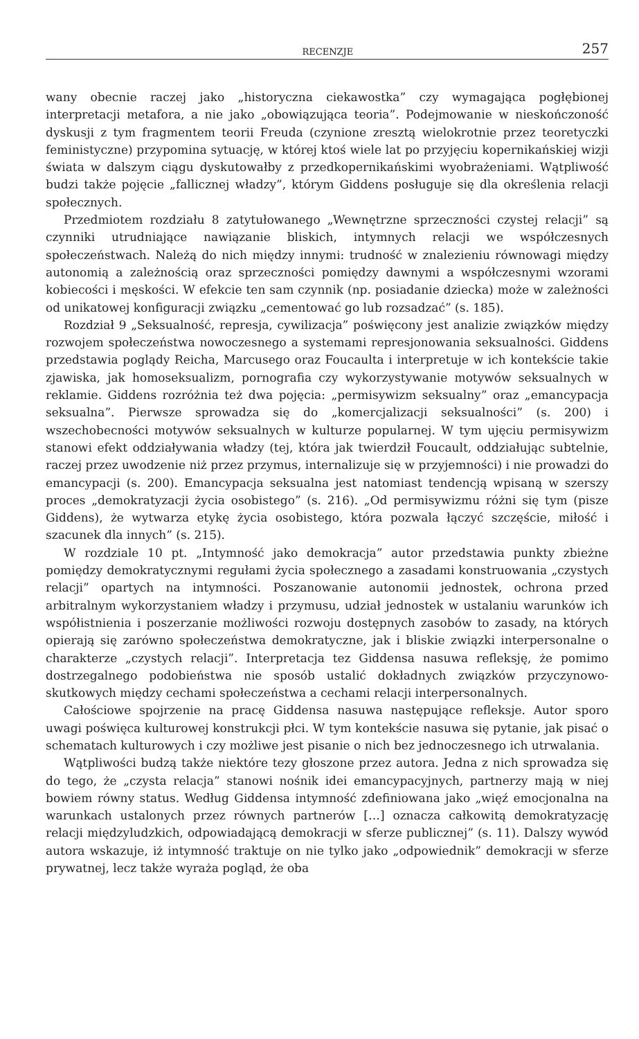RECENZJE 257
wany obecnie raczej jako „historyczna ciekawostka” czy wymagająca pogłębionej interpretacji metafora, a nie jako „obowiązująca teoria”. Podejmowanie w nieskończoność dyskusji z tym fragmentem teorii Freuda (czynione zresztą wielokrotnie przez teoretyczki feministyczne) przypomina sytuację, w której ktoś wiele lat po przyjęciu kopernikańskiej wizji świata w dalszym ciągu dyskutowałby z przedkopernikańskimi wyobrażeniami. Wątpliwość budzi także pojęcie „fallicznej władzy”, którym Giddens posługuje się dla określenia relacji społecznych.
Przedmiotem rozdziału 8 zatytułowanego „Wewnętrzne sprzeczności czystej relacji” są czynniki utrudniające nawiązanie bliskich, intymnych relacji we współczesnych społeczeństwach. Należą do nich między innymi: trudność w znalezieniu równowagi między autonomią a zależnością oraz sprzeczności pomiędzy dawnymi a współczesnymi wzorami kobiecości i męskości. W efekcie ten sam czynnik (np. posiadanie dziecka) może w zależności od unikatowej konfiguracji związku „cementować go lub rozsadzać” (s. 185).
Rozdział 9 „Seksualność, represja, cywilizacja” poświęcony jest analizie związków między rozwojem społeczeństwa nowoczesnego a systemami represjonowania seksualności. Giddens przedstawia poglądy Reicha, Marcusego oraz Foucaulta i interpretuje w ich kontekście takie zjawiska, jak homoseksualizm, pornografia czy wykorzystywanie motywów seksualnych w reklamie. Giddens rozróżnia też dwa pojęcia: „permisywizm seksualny” oraz „emancypacja seksualna”. Pierwsze sprowadza się do „komercjalizacji seksualności” (s. 200) i wszechobecności motywów seksualnych w kulturze popularnej. W tym ujęciu permisywizm stanowi efekt oddziaływania władzy (tej, która jak twierdził Foucault, oddziałując subtelnie, raczej przez uwodzenie niż przez przymus, internalizuje się w przyjemności) i nie prowadzi do emancypacji (s. 200). Emancypacja seksualna jest natomiast tendencją wpisaną w szerszy proces „demokratyzacji życia osobistego” (s. 216). „Od permisywizmu różni się tym (pisze Giddens), że wytwarza etykę życia osobistego, która pozwala łączyć szczęście, miłość i szacunek dla innych” (s. 215).
W rozdziale 10 pt. „Intymność jako demokracja” autor przedstawia punkty zbieżne pomiędzy demokratycznymi regułami życia społecznego a zasadami konstruowania „czystych relacji” opartych na intymności. Poszanowanie autonomii jednostek, ochrona przed arbitralnym wykorzystaniem władzy i przymusu, udział jednostek w ustalaniu warunków ich współistnienia i poszerzanie możliwości rozwoju dostępnych zasobów to zasady, na których opierają się zarówno społeczeństwa demokratyczne, jak i bliskie związki interpersonalne o charakterze „czystych relacji”. Interpretacja tez Giddensa nasuwa refleksję, że pomimo dostrzegalnego podobieństwa nie sposób ustalić dokładnych związków przyczynowo-skutkowych między cechami społeczeństwa a cechami relacji interpersonalnych.
Całościowe spojrzenie na pracę Giddensa nasuwa następujące refleksje. Autor sporo uwagi poświęca kulturowej konstrukcji płci. W tym kontekście nasuwa się pytanie, jak pisać o schematach kulturowych i czy możliwe jest pisanie o nich bez jednoczesnego ich utrwalania.
Wątpliwości budzą także niektóre tezy głoszone przez autora. Jedna z nich sprowadza się do tego, że „czysta relacja” stanowi nośnik idei emancypacyjnych, partnerzy mają w niej bowiem równy status. Według Giddensa intymność zdefiniowana jako „więź emocjonalna na warunkach ustalonych przez równych partnerów […] oznacza całkowitą demokratyzację relacji międzyludzkich, odpowiadającą demokracji w sferze publicznej” (s. 11). Dalszy wywód autora wskazuje, iż intymność traktuje on nie tylko jako „odpowiednik” demokracji w sferze prywatnej, lecz także wyraża pogląd, że oba